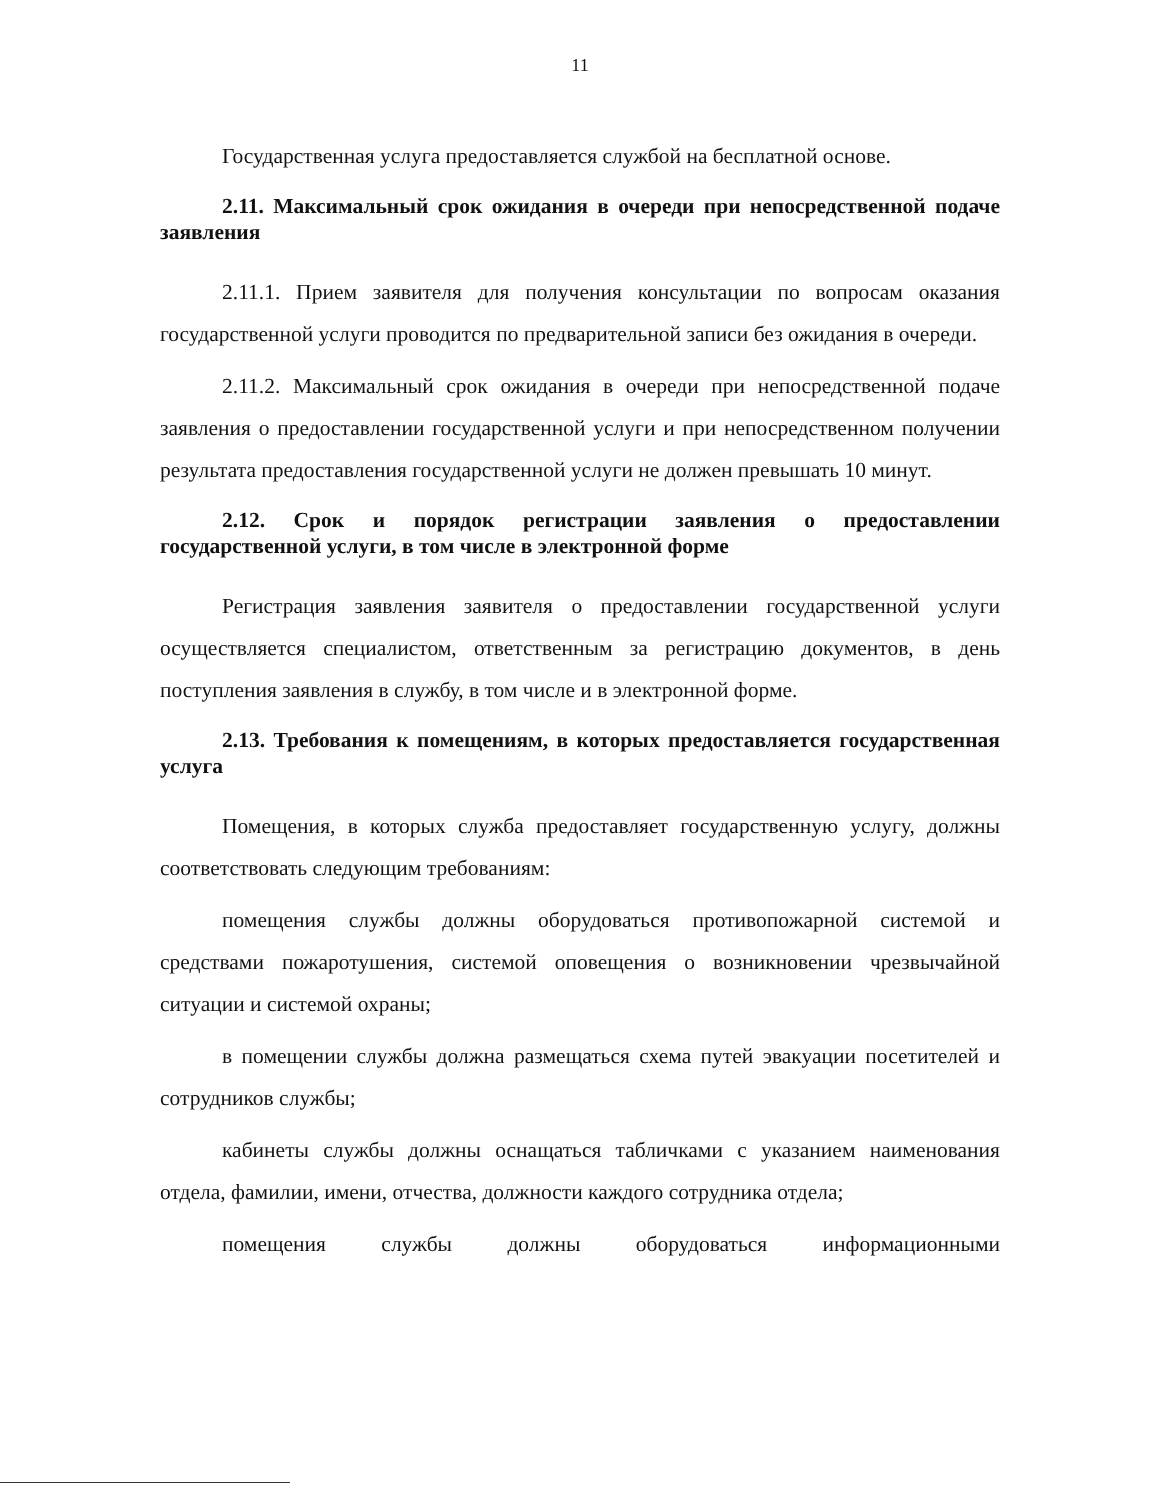11
Государственная услуга предоставляется службой на бесплатной основе.
2.11. Максимальный срок ожидания в очереди при непосредственной подаче заявления
2.11.1. Прием заявителя для получения консультации по вопросам оказания государственной услуги проводится по предварительной записи без ожидания в очереди.
2.11.2. Максимальный срок ожидания в очереди при непосредственной подаче заявления о предоставлении государственной услуги и при непосредственном получении результата предоставления государственной услуги не должен превышать 10 минут.
2.12. Срок и порядок регистрации заявления о предоставлении государственной услуги, в том числе в электронной форме
Регистрация заявления заявителя о предоставлении государственной услуги осуществляется специалистом, ответственным за регистрацию документов, в день поступления заявления в службу, в том числе и в электронной форме.
2.13. Требования к помещениям, в которых предоставляется государственная услуга
Помещения, в которых служба предоставляет государственную услугу, должны соответствовать следующим требованиям:
помещения службы должны оборудоваться противопожарной системой и средствами пожаротушения, системой оповещения о возникновении чрезвычайной ситуации и системой охраны;
в помещении службы должна размещаться схема путей эвакуации посетителей и сотрудников службы;
кабинеты службы должны оснащаться табличками с указанием наименования отдела, фамилии, имени, отчества, должности каждого сотрудника отдела;
помещения службы должны оборудоваться информационными